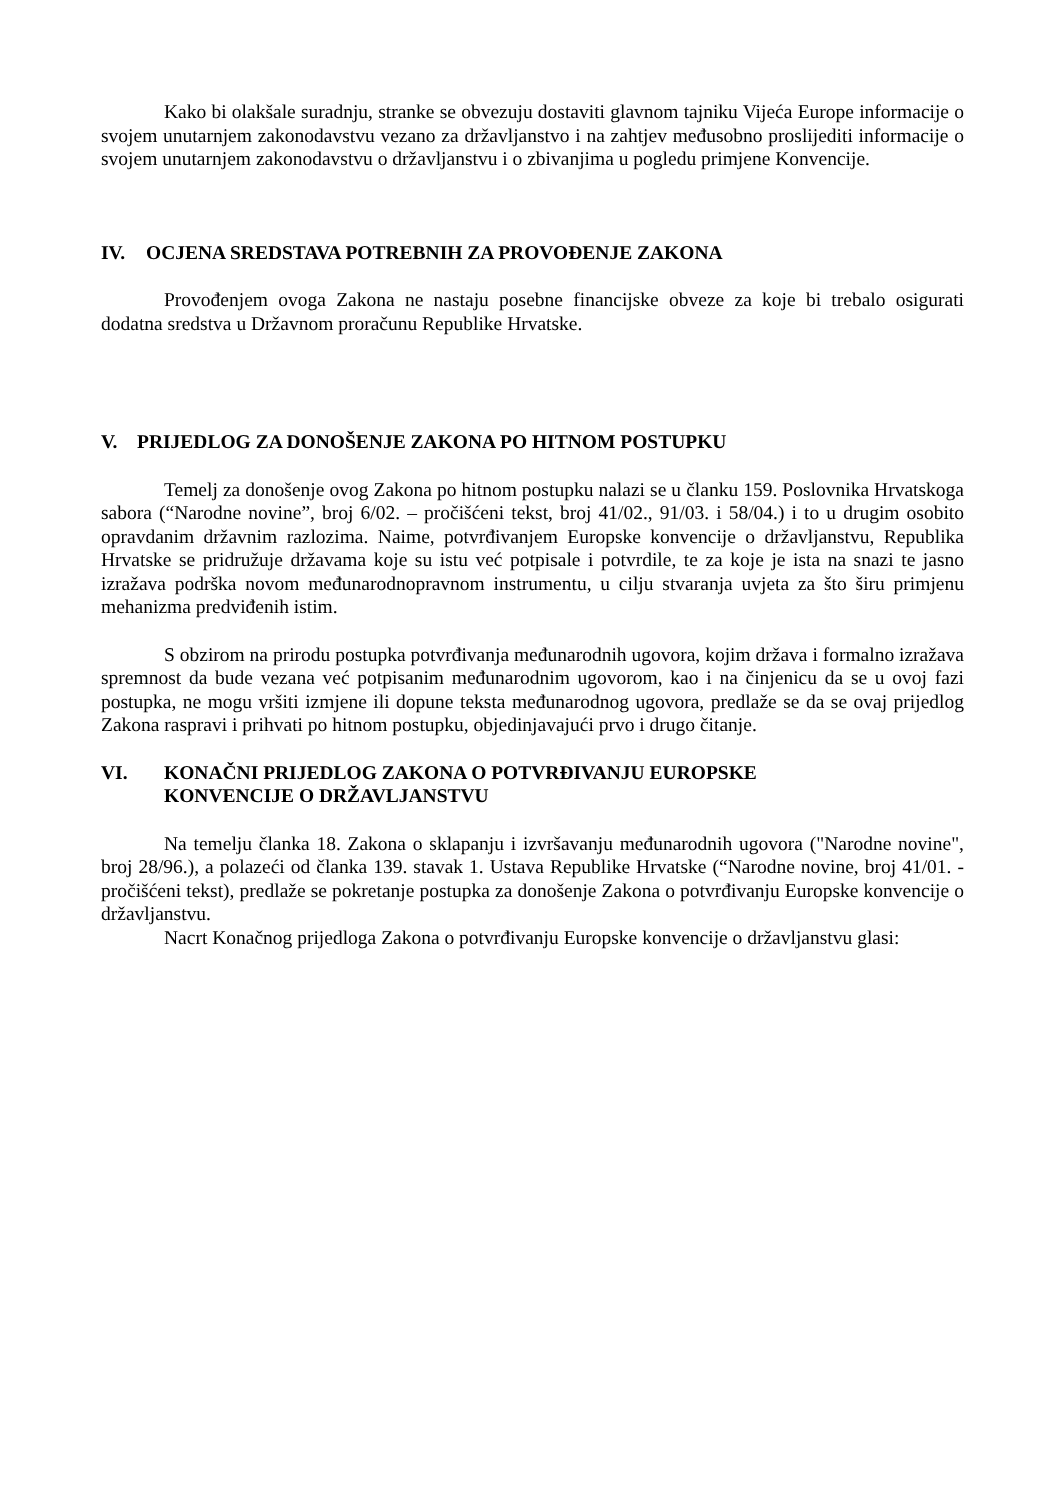Kako bi olakšale suradnju, stranke se obvezuju dostaviti glavnom tajniku Vijeća Europe informacije o svojem unutarnjem zakonodavstvu vezano za državljanstvo i na zahtjev međusobno proslijediti informacije o svojem unutarnjem zakonodavstvu o državljanstvu i o zbivanjima u pogledu primjene Konvencije.
IV. OCJENA SREDSTAVA POTREBNIH ZA PROVOĐENJE ZAKONA
Provođenjem ovoga Zakona ne nastaju posebne financijske obveze za koje bi trebalo osigurati dodatna sredstva u Državnom proračunu Republike Hrvatske.
V. PRIJEDLOG ZA DONOŠENJE ZAKONA PO HITNOM POSTUPKU
Temelj za donošenje ovog Zakona po hitnom postupku nalazi se u članku 159. Poslovnika Hrvatskoga sabora (“Narodne novine”, broj 6/02. – pročišćeni tekst, broj 41/02., 91/03. i 58/04.) i to u drugim osobito opravdanim državnim razlozima. Naime, potvrđivanjem Europske konvencije o državljanstvu, Republika Hrvatske se pridružuje državama koje su istu već potpisale i potvrdile, te za koje je ista na snazi te jasno izražava podrška novom međunarodnopravnom instrumentu, u cilju stvaranja uvjeta za što širu primjenu mehanizma predviđenih istim.
S obzirom na prirodu postupka potvrđivanja međunarodnih ugovora, kojim država i formalno izražava spremnost da bude vezana već potpisanim međunarodnim ugovorom, kao i na činjenicu da se u ovoj fazi postupka, ne mogu vršiti izmjene ili dopune teksta međunarodnog ugovora, predlaže se da se ovaj prijedlog Zakona raspravi i prihvati po hitnom postupku, objedinjavajući prvo i drugo čitanje.
VI. KONAČNI PRIJEDLOG ZAKONA O POTVRĐIVANJU EUROPSKE
KONVENCIJE O DRŽAVLJANSTVU
Na temelju članka 18. Zakona o sklapanju i izvršavanju međunarodnih ugovora ("Narodne novine", broj 28/96.), a polazeći od članka 139. stavak 1. Ustava Republike Hrvatske (“Narodne novine, broj 41/01. - pročišćeni tekst), predlaže se pokretanje postupka za donošenje Zakona o potvrđivanju Europske konvencije o državljanstvu.
Nacrt Konačnog prijedloga Zakona o potvrđivanju Europske konvencije o državljanstvu glasi: